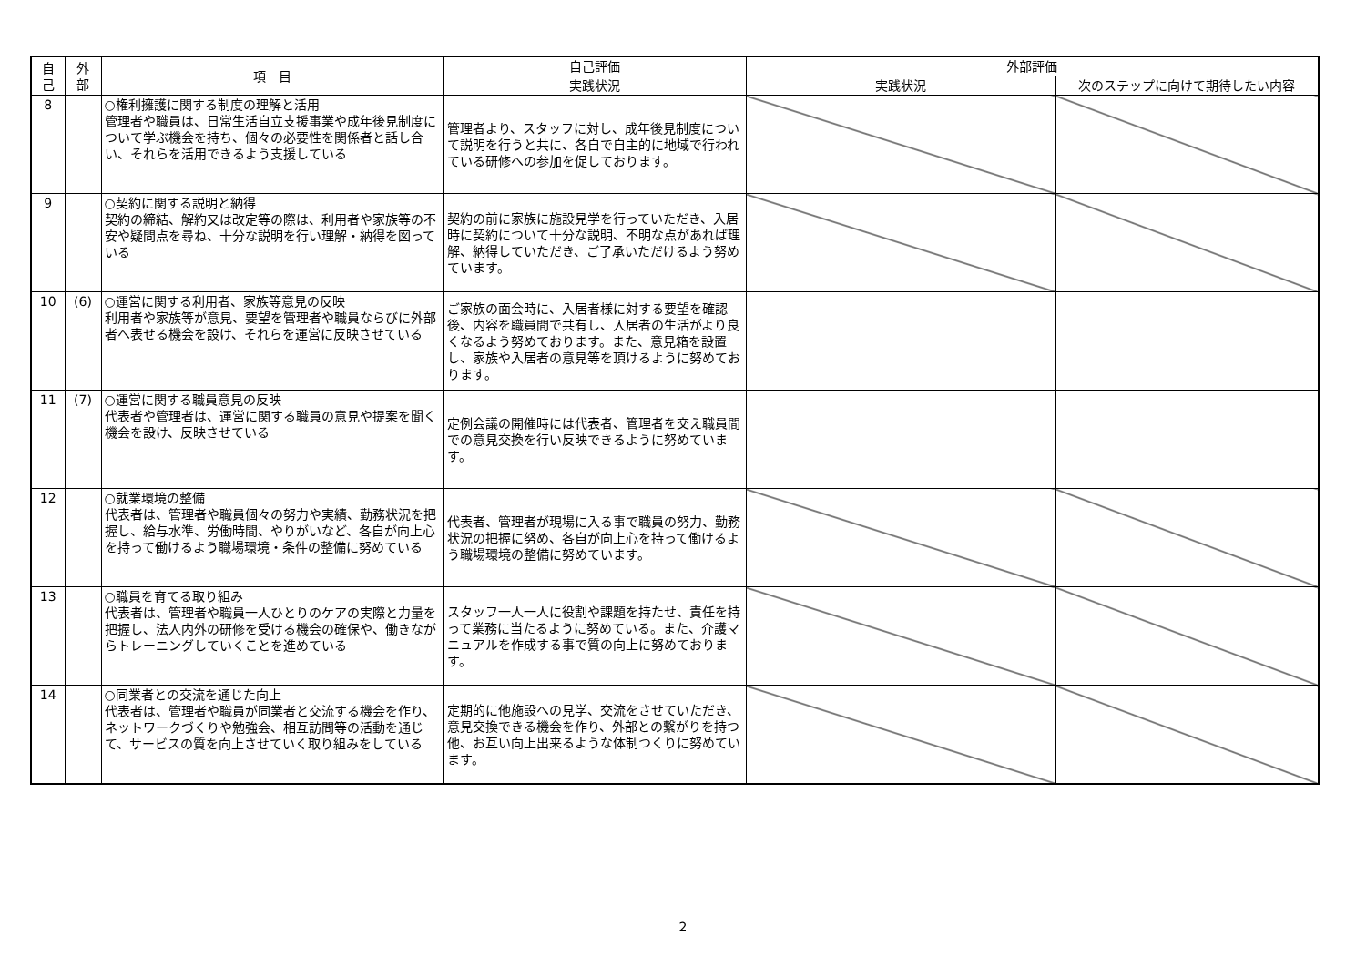| 自 己 | 外 部 | 項 目 | 自己評価 | 外部評価 | |
| --- | --- | --- | --- | --- | --- |
| | | | 実践状況 | 実践状況 | 次のステップに向けて期待したい内容 |
| 8 | | ○権利擁護に関する制度の理解と活用 管理者や職員は、日常生活自立支援事業や成年後見制度について学ぶ機会を持ち、個々の必要性を関係者と話し合い、それらを活用できるよう支援している | 管理者より、スタッフに対し、成年後見制度について説明を行うと共に、各自で自主的に地域で行われている研修への参加を促しております。 | | |
| 9 | | ○契約に関する説明と納得 契約の締結、解約又は改定等の際は、利用者や家族等の不安や疑問点を尋ね、十分な説明を行い理解・納得を図っている | 契約の前に家族に施設見学を行っていただき、入居時に契約について十分な説明、不明な点があれば理解、納得していただき、ご了承いただけるよう努めています。 | | |
| 10 | (6) | ○運営に関する利用者、家族等意見の反映 利用者や家族等が意見、要望を管理者や職員ならびに外部者へ表せる機会を設け、それらを運営に反映させている | ご家族の面会時に、入居者様に対する要望を確認後、内容を職員間で共有し、入居者の生活がより良くなるよう努めております。また、意見箱を設置し、家族や入居者の意見等を頂けるように努めております。 | | |
| 11 | (7) | ○運営に関する職員意見の反映 代表者や管理者は、運営に関する職員の意見や提案を聞く機会を設け、反映させている | 定例会議の開催時には代表者、管理者を交え職員間での意見交換を行い反映できるように努めています。 | | |
| 12 | | ○就業環境の整備 代表者は、管理者や職員個々の努力や実績、勤務状況を把握し、給与水準、労働時間、やりがいなど、各自が向上心を持って働けるよう職場環境・条件の整備に努めている | 代表者、管理者が現場に入る事で職員の努力、勤務状況の把握に努め、各自が向上心を持って働けるよう職場環境の整備に努めています。 | | |
| 13 | | ○職員を育てる取り組み 代表者は、管理者や職員一人ひとりのケアの実際と力量を把握し、法人内外の研修を受ける機会の確保や、働きながらトレーニングしていくことを進めている | スタッフ一人一人に役割や課題を持たせ、責任を持って業務に当たるように努めている。また、介護マニュアルを作成する事で質の向上に努めております。 | | |
| 14 | | ○同業者との交流を通じた向上 代表者は、管理者や職員が同業者と交流する機会を作り、ネットワークづくりや勉強会、相互訪問等の活動を通じて、サービスの質を向上させていく取り組みをしている | 定期的に他施設への見学、交流をさせていただき、意見交換できる機会を作り、外部との繋がりを持つ他、お互い向上出来るような体制つくりに努めています。 | | |
2